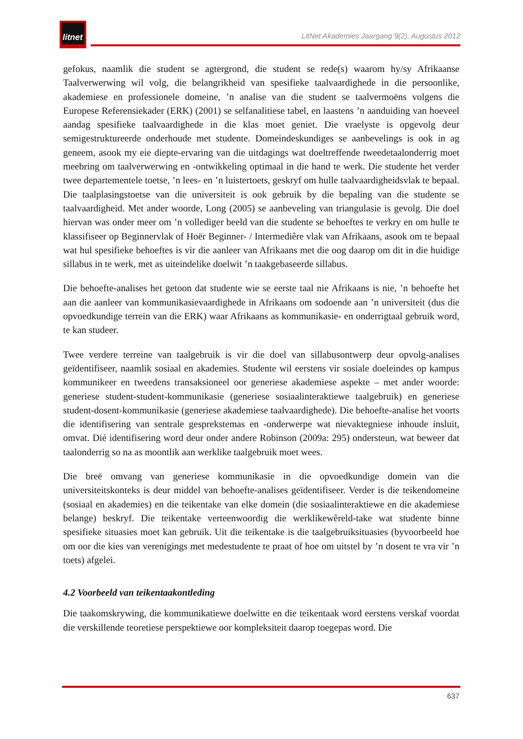litnet
LitNet Akademies Jaargang 9(2), Augustus 2012
gefokus, naamlik die student se agtergrond, die student se rede(s) waarom hy/sy Afrikaanse Taalverwerwing wil volg, die belangrikheid van spesifieke taalvaardighede in die persoonlike, akademiese en professionele domeine, ’n analise van die student se taalvermoëns volgens die Europese Referensiekader (ERK) (2001) se selfanalitiese tabel, en laastens ’n aanduiding van hoeveel aandag spesifieke taalvaardighede in die klas moet geniet. Die vraelyste is opgevolg deur semigestruktureerde onderhoude met studente. Domeindeskundiges se aanbevelings is ook in ag geneem, asook my eie diepte-ervaring van die uitdagings wat doeltreffende tweedetaalonderrig moet meebring om taalverwerwing en -ontwikkeling optimaal in die hand te werk. Die studente het verder twee departementele toetse, ’n lees- en ’n luistertoets, geskryf om hulle taalvaardigheidsvlak te bepaal. Die taalplasingstoetse van die universiteit is ook gebruik by die bepaling van die studente se taalvaardigheid. Met ander woorde, Long (2005) se aanbeveling van triangulasie is gevolg. Die doel hiervan was onder meer om ’n vollediger beeld van die studente se behoeftes te verkry en om hulle te klassifiseer op Beginnervlak of Hoër Beginner- / Intermediêre vlak van Afrikaans, asook om te bepaal wat hul spesifieke behoeftes is vir die aanleer van Afrikaans met die oog daarop om dit in die huidige sillabus in te werk, met as uiteindelike doelwit ’n taakgebaseerde sillabus.
Die behoefte-analises het getoon dat studente wie se eerste taal nie Afrikaans is nie, ’n behoefte het aan die aanleer van kommunikasievaardighede in Afrikaans om sodoende aan ’n universiteit (dus die opvoedkundige terrein van die ERK) waar Afrikaans as kommunikasie- en onderrigtaal gebruik word, te kan studeer.
Twee verdere terreine van taalgebruik is vir die doel van sillabusontwerp deur opvolg-analises geïdentifiseer, naamlik sosiaal en akademies. Studente wil eerstens vir sosiale doeleindes op kampus kommunikeer en tweedens transaksioneel oor generiese akademiese aspekte – met ander woorde: generiese student-student-kommunikasie (generiese sosiaalinteraktiewe taalgebruik) en generiese student-dosent-kommunikasie (generiese akademiese taalvaardighede). Die behoefte-analise het voorts die identifisering van sentrale gesprekstemas en -onderwerpe wat nievaktegniese inhoude insluit, omvat. Dié identifisering word deur onder andere Robinson (2009a: 295) ondersteun, wat beweer dat taalonderrig so na as moontlik aan werklike taalgebruik moet wees.
Die breë omvang van generiese kommunikasie in die opvoedkundige domein van die universiteitskonteks is deur middel van behoefte-analises geïdentifiseer. Verder is die teikendomeine (sosiaal en akademies) en die teikentake van elke domein (die sosiaalinteraktiewe en die akademiese belange) beskryf. Die teikentake verteenwoordig die werklikewêreld-take wat studente binne spesifieke situasies moet kan gebruik. Uit die teikentake is die taalgebruiksituasies (byvoorbeeld hoe om oor die kies van verenigings met medestudente te praat of hoe om uitstel by ’n dosent te vra vir ’n toets) afgelei.
4.2 Voorbeeld van teikentaakontleding
Die taakomskrywing, die kommunikatiewe doelwitte en die teikentaak word eerstens verskaf voordat die verskillende teoretiese perspektiewe oor kompleksiteit daarop toegepas word. Die
637